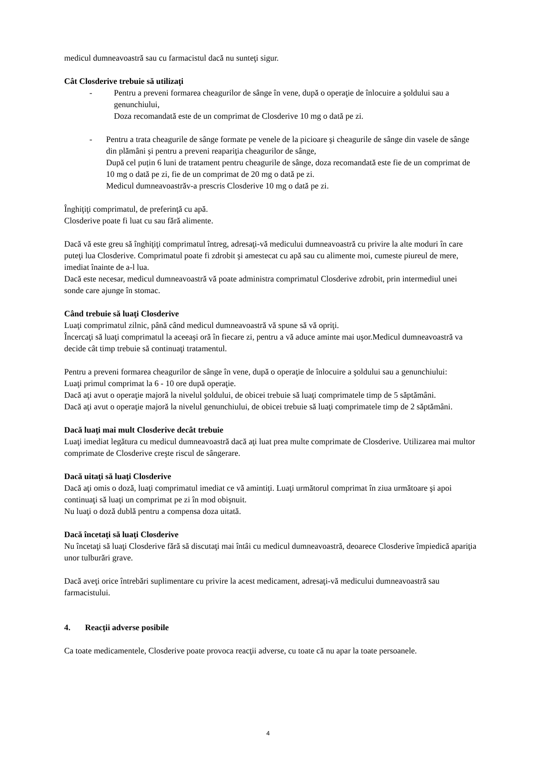medicul dumneavoastră sau cu farmacistul dacă nu sunteţi sigur.
Cât Closderive trebuie să utilizaţi
- Pentru a preveni formarea cheagurilor de sânge în vene, după o operaţie de înlocuire a şoldului sau a genunchiului,
Doza recomandată este de un comprimat de Closderive 10 mg o dată pe zi.
- Pentru a trata cheagurile de sânge formate pe venele de la picioare şi cheagurile de sânge din vasele de sânge din plămâni şi pentru a preveni reapariţia cheagurilor de sânge,
După cel puțin 6 luni de tratament pentru cheagurile de sânge, doza recomandată este fie de un comprimat de 10 mg o dată pe zi, fie de un comprimat de 20 mg o dată pe zi.
Medicul dumneavoastrăv-a prescris Closderive 10 mg o dată pe zi.
Înghiţiţi comprimatul, de preferinţă cu apă.
Closderive poate fi luat cu sau fără alimente.
Dacă vă este greu să înghiţiţi comprimatul întreg, adresaţi-vă medicului dumneavoastră cu privire la alte moduri în care puteţi lua Closderive. Comprimatul poate fi zdrobit şi amestecat cu apă sau cu alimente moi, cumeste piureul de mere, imediat înainte de a-l lua.
Dacă este necesar, medicul dumneavoastră vă poate administra comprimatul Closderive zdrobit, prin intermediul unei sonde care ajunge în stomac.
Când trebuie să luaţi Closderive
Luaţi comprimatul zilnic, până când medicul dumneavoastră vă spune să vă opriţi.
Încercaţi să luaţi comprimatul la aceeaşi oră în fiecare zi, pentru a vă aduce aminte mai uşor.Medicul dumneavoastră va decide cât timp trebuie să continuaţi tratamentul.
Pentru a preveni formarea cheagurilor de sânge în vene, după o operaţie de înlocuire a şoldului sau a genunchiului:
Luaţi primul comprimat la 6 - 10 ore după operaţie.
Dacă aţi avut o operaţie majoră la nivelul şoldului, de obicei trebuie să luaţi comprimatele timp de 5 săptămâni.
Dacă aţi avut o operaţie majoră la nivelul genunchiului, de obicei trebuie să luaţi comprimatele timp de 2 săptămâni.
Dacă luaţi mai mult Closderive decât trebuie
Luaţi imediat legătura cu medicul dumneavoastră dacă aţi luat prea multe comprimate de Closderive. Utilizarea mai multor comprimate de Closderive creşte riscul de sângerare.
Dacă uitaţi să luaţi Closderive
Dacă aţi omis o doză, luaţi comprimatul imediat ce vă amintiţi. Luaţi următorul comprimat în ziua următoare şi apoi continuaţi să luaţi un comprimat pe zi în mod obişnuit.
Nu luaţi o doză dublă pentru a compensa doza uitată.
Dacă încetaţi să luaţi Closderive
Nu încetaţi să luaţi Closderive fără să discutaţi mai întâi cu medicul dumneavoastră, deoarece Closderive împiedică apariţia unor tulburări grave.
Dacă aveţi orice întrebări suplimentare cu privire la acest medicament, adresaţi-vă medicului dumneavoastră sau farmacistului.
4. Reacţii adverse posibile
Ca toate medicamentele, Closderive poate provoca reacţii adverse, cu toate că nu apar la toate persoanele.
4